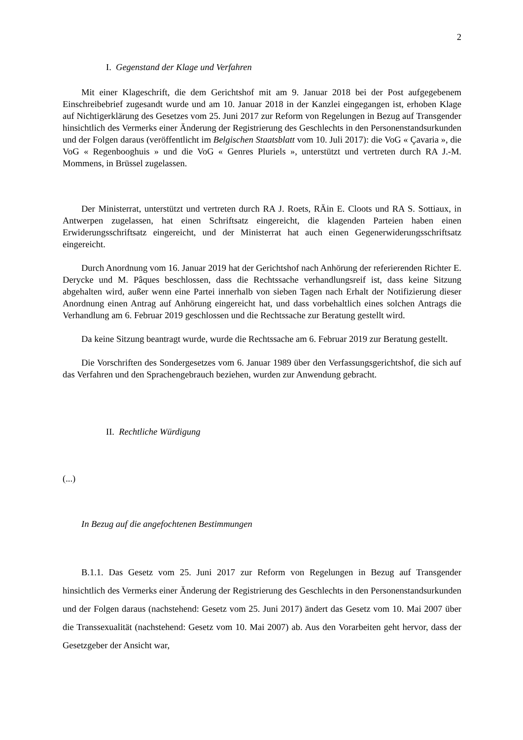2
I. Gegenstand der Klage und Verfahren
Mit einer Klageschrift, die dem Gerichtshof mit am 9. Januar 2018 bei der Post aufgegebenem Einschreibebrief zugesandt wurde und am 10. Januar 2018 in der Kanzlei eingegangen ist, erhoben Klage auf Nichtigerklärung des Gesetzes vom 25. Juni 2017 zur Reform von Regelungen in Bezug auf Transgender hinsichtlich des Vermerks einer Änderung der Registrierung des Geschlechts in den Personenstandsurkunden und der Folgen daraus (veröffentlicht im Belgischen Staatsblatt vom 10. Juli 2017): die VoG « Çavaria », die VoG « Regenbooghuis » und die VoG « Genres Pluriels », unterstützt und vertreten durch RA J.-M. Mommens, in Brüssel zugelassen.
Der Ministerrat, unterstützt und vertreten durch RA J. Roets, RÄin E. Cloots und RA S. Sottiaux, in Antwerpen zugelassen, hat einen Schriftsatz eingereicht, die klagenden Parteien haben einen Erwiderungsschriftsatz eingereicht, und der Ministerrat hat auch einen Gegenerwiderungsschriftsatz eingereicht.
Durch Anordnung vom 16. Januar 2019 hat der Gerichtshof nach Anhörung der referierenden Richter E. Derycke und M. Pâques beschlossen, dass die Rechtssache verhandlungsreif ist, dass keine Sitzung abgehalten wird, außer wenn eine Partei innerhalb von sieben Tagen nach Erhalt der Notifizierung dieser Anordnung einen Antrag auf Anhörung eingereicht hat, und dass vorbehaltlich eines solchen Antrags die Verhandlung am 6. Februar 2019 geschlossen und die Rechtssache zur Beratung gestellt wird.
Da keine Sitzung beantragt wurde, wurde die Rechtssache am 6. Februar 2019 zur Beratung gestellt.
Die Vorschriften des Sondergesetzes vom 6. Januar 1989 über den Verfassungsgerichtshof, die sich auf das Verfahren und den Sprachengebrauch beziehen, wurden zur Anwendung gebracht.
II. Rechtliche Würdigung
(...)
In Bezug auf die angefochtenen Bestimmungen
B.1.1. Das Gesetz vom 25. Juni 2017 zur Reform von Regelungen in Bezug auf Transgender hinsichtlich des Vermerks einer Änderung der Registrierung des Geschlechts in den Personenstandsurkunden und der Folgen daraus (nachstehend: Gesetz vom 25. Juni 2017) ändert das Gesetz vom 10. Mai 2007 über die Transsexualität (nachstehend: Gesetz vom 10. Mai 2007) ab. Aus den Vorarbeiten geht hervor, dass der Gesetzgeber der Ansicht war,